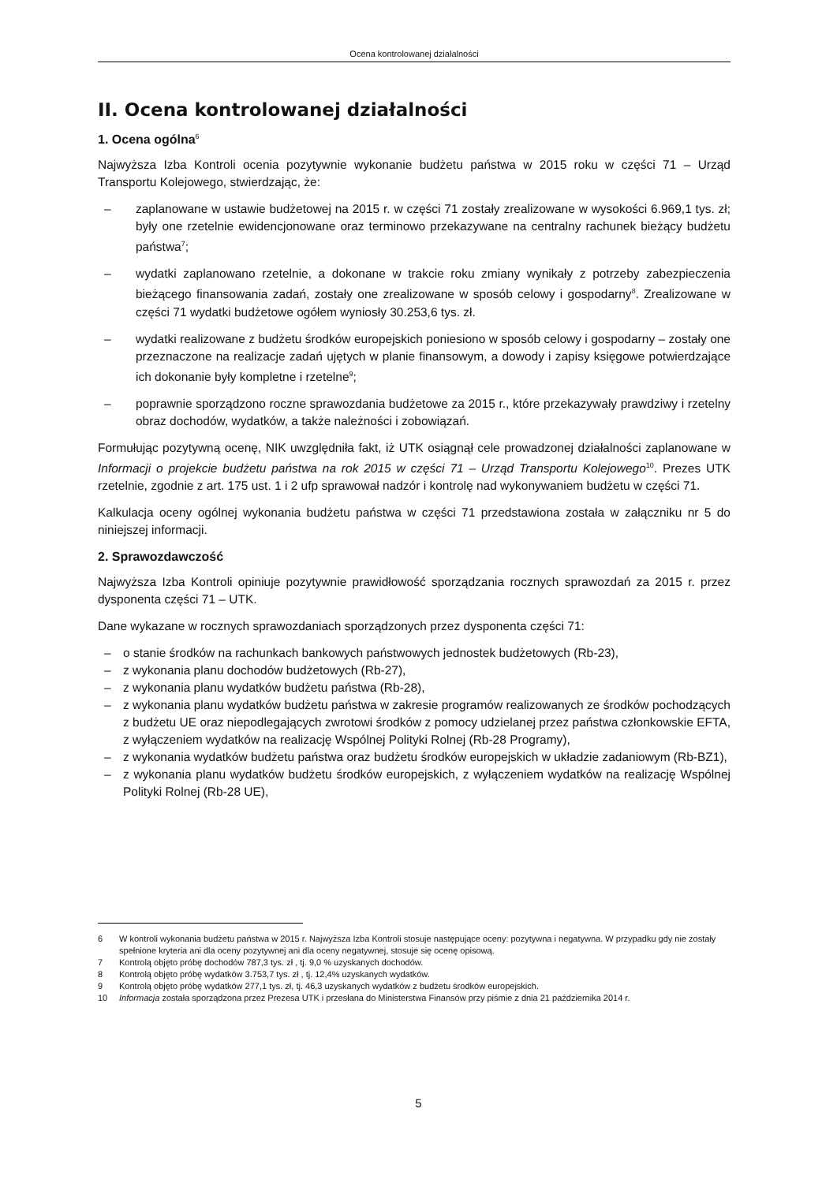Ocena kontrolowanej działalności
II. Ocena kontrolowanej działalności
1. Ocena ogólna<sup>6</sup>
Najwyższa Izba Kontroli ocenia pozytywnie wykonanie budżetu państwa w 2015 roku w części 71 – Urząd Transportu Kolejowego, stwierdzając, że:
– zaplanowane w ustawie budżetowej na 2015 r. w części 71 zostały zrealizowane w wysokości 6.969,1 tys. zł; były one rzetelnie ewidencjonowane oraz terminowo przekazywane na centralny rachunek bieżący budżetu państwa<sup>7</sup>;
– wydatki zaplanowano rzetelnie, a dokonane w trakcie roku zmiany wynikały z potrzeby zabezpieczenia bieżącego finansowania zadań, zostały one zrealizowane w sposób celowy i gospodarny<sup>8</sup>. Zrealizowane w części 71 wydatki budżetowe ogółem wyniosły 30.253,6 tys. zł.
– wydatki realizowane z budżetu środków europejskich poniesiono w sposób celowy i gospodarny – zostały one przeznaczone na realizacje zadań ujętych w planie finansowym, a dowody i zapisy księgowe potwierdzające ich dokonanie były kompletne i rzetelne<sup>9</sup>;
– poprawnie sporządzono roczne sprawozdania budżetowe za 2015 r., które przekazywały prawdziwy i rzetelny obraz dochodów, wydatków, a także należności i zobowiązań.
Formułując pozytywną ocenę, NIK uwzględniła fakt, iż UTK osiągnął cele prowadzonej działalności zaplanowane w Informacji o projekcie budżetu państwa na rok 2015 w części 71 – Urząd Transportu Kolejowego<sup>10</sup>. Prezes UTK rzetelnie, zgodnie z art. 175 ust. 1 i 2 ufp sprawował nadzór i kontrolę nad wykonywaniem budżetu w części 71.
Kalkulacja oceny ogólnej wykonania budżetu państwa w części 71 przedstawiona została w załączniku nr 5 do niniejszej informacji.
2. Sprawozdawczość
Najwyższa Izba Kontroli opiniuje pozytywnie prawidłowość sporządzania rocznych sprawozdań za 2015 r. przez dysponenta części 71 – UTK.
Dane wykazane w rocznych sprawozdaniach sporządzonych przez dysponenta części 71:
– o stanie środków na rachunkach bankowych państwowych jednostek budżetowych (Rb-23),
– z wykonania planu dochodów budżetowych (Rb-27),
– z wykonania planu wydatków budżetu państwa (Rb-28),
– z wykonania planu wydatków budżetu państwa w zakresie programów realizowanych ze środków pochodzących z budżetu UE oraz niepodlegających zwrotowi środków z pomocy udzielanej przez państwa członkowskie EFTA, z wyłączeniem wydatków na realizację Wspólnej Polityki Rolnej (Rb-28 Programy),
– z wykonania wydatków budżetu państwa oraz budżetu środków europejskich w układzie zadaniowym (Rb-BZ1),
– z wykonania planu wydatków budżetu środków europejskich, z wyłączeniem wydatków na realizację Wspólnej Polityki Rolnej (Rb-28 UE),
6 W kontroli wykonania budżetu państwa w 2015 r. Najwyższa Izba Kontroli stosuje następujące oceny: pozytywna i negatywna. W przypadku gdy nie zostały spełnione kryteria ani dla oceny pozytywnej ani dla oceny negatywnej, stosuje się ocenę opisową.
7 Kontrolą objęto próbę dochodów 787,3 tys. zł , tj. 9,0 % uzyskanych dochodów.
8 Kontrolą objęto próbę wydatków 3.753,7 tys. zł , tj. 12,4% uzyskanych wydatków.
9 Kontrolą objęto próbę wydatków 277,1 tys. zł, tj. 46,3 uzyskanych wydatków z budżetu środków europejskich.
10 Informacja została sporządzona przez Prezesa UTK i przesłana do Ministerstwa Finansów przy piśmie z dnia 21 października 2014 r.
5